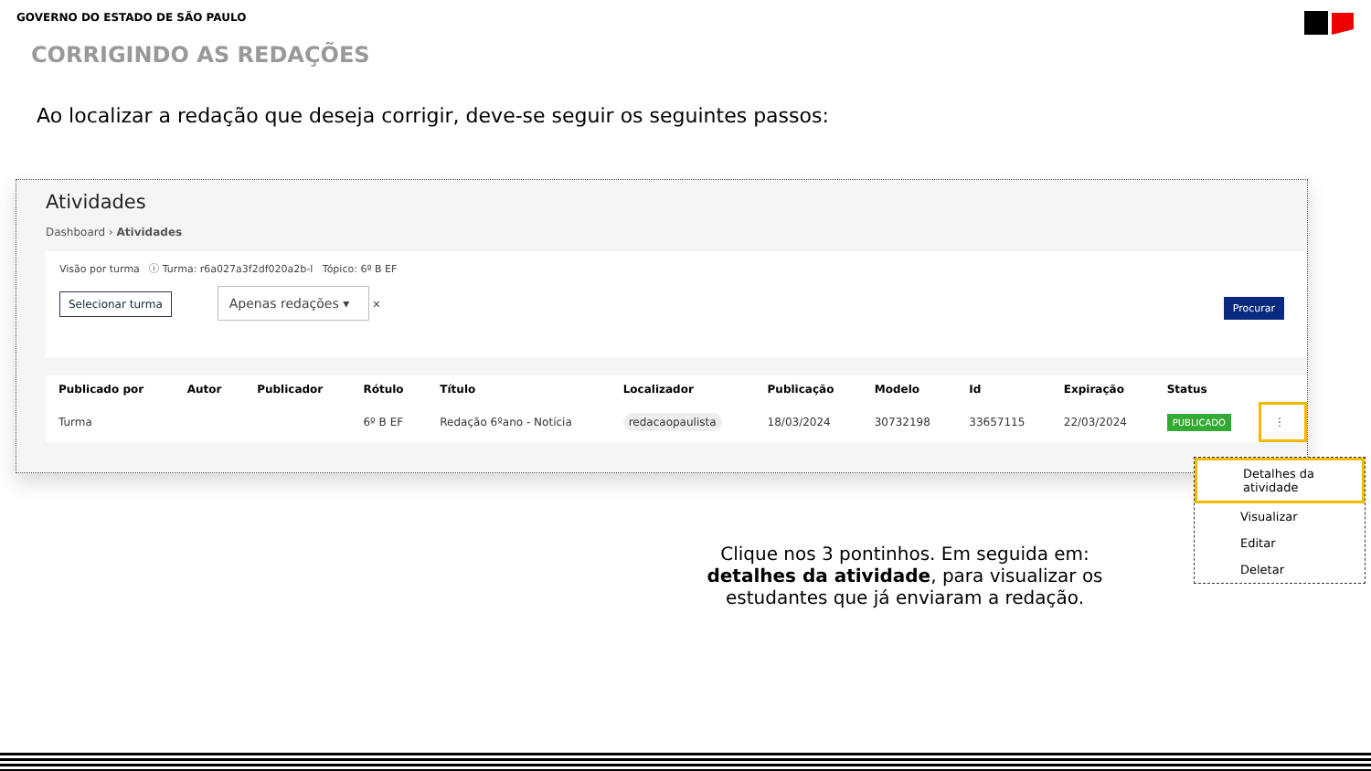GOVERNO DO ESTADO DE SÃO PAULO
CORRIGINDO AS REDAÇÕES
Ao localizar a redação que deseja corrigir, deve-se seguir os seguintes passos:
Atividades
Dashboard › Atividades
Visão por turma ⓘ Turma: r6a027a3f2df020a2b-l Tópico: 6º B EF
Selecionar turma Apenas redações ▾ ✕
Procurar
| Publicado por | Autor | Publicador | Rótulo | Título | Localizador | Publicação | Modelo | Id | Expiração | Status | |
| --- | --- | --- | --- | --- | --- | --- | --- | --- | --- | --- | --- |
| Turma | | | 6º B EF | Redação 6ºano - Notícia | redacaopaulista | 18/03/2024 | 30732198 | 33657115 | 22/03/2024 | PUBLICADO | ⋮ |
Detalhes da atividade
Visualizar
Editar
Deletar
Clique nos 3 pontinhos. Em seguida em: detalhes da atividade, para visualizar os estudantes que já enviaram a redação.